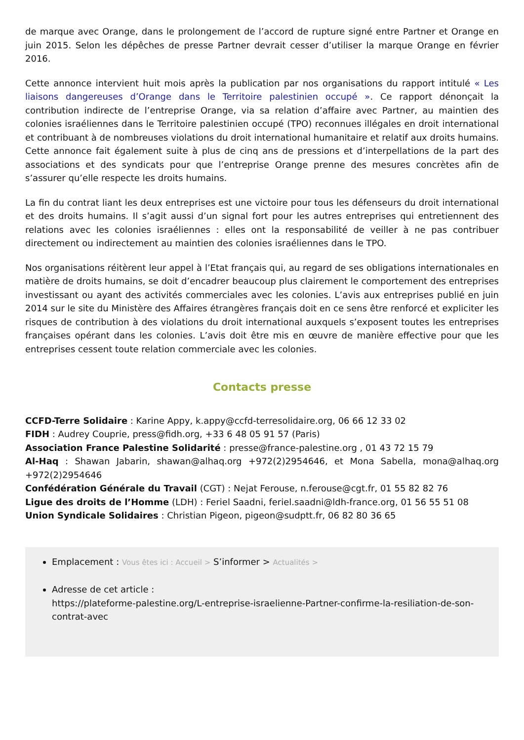de marque avec Orange, dans le prolongement de l’accord de rupture signé entre Partner et Orange en juin 2015. Selon les dépêches de presse Partner devrait cesser d’utiliser la marque Orange en février 2016.
Cette annonce intervient huit mois après la publication par nos organisations du rapport intitulé « Les liaisons dangereuses d’Orange dans le Territoire palestinien occupé ». Ce rapport dénonçait la contribution indirecte de l’entreprise Orange, via sa relation d’affaire avec Partner, au maintien des colonies israéliennes dans le Territoire palestinien occupé (TPO) reconnues illégales en droit international et contribuant à de nombreuses violations du droit international humanitaire et relatif aux droits humains. Cette annonce fait également suite à plus de cinq ans de pressions et d’interpellations de la part des associations et des syndicats pour que l’entreprise Orange prenne des mesures concrètes afin de s’assurer qu’elle respecte les droits humains.
La fin du contrat liant les deux entreprises est une victoire pour tous les défenseurs du droit international et des droits humains. Il s’agit aussi d’un signal fort pour les autres entreprises qui entretiennent des relations avec les colonies israéliennes : elles ont la responsabilité de veiller à ne pas contribuer directement ou indirectement au maintien des colonies israéliennes dans le TPO.
Nos organisations réitèrent leur appel à l’Etat français qui, au regard de ses obligations internationales en matière de droits humains, se doit d’encadrer beaucoup plus clairement le comportement des entreprises investissant ou ayant des activités commerciales avec les colonies. L’avis aux entreprises publié en juin 2014 sur le site du Ministère des Affaires étrangères français doit en ce sens être renforcé et expliciter les risques de contribution à des violations du droit international auxquels s’exposent toutes les entreprises françaises opérant dans les colonies. L’avis doit être mis en œuvre de manière effective pour que les entreprises cessent toute relation commerciale avec les colonies.
Contacts presse
CCFD-Terre Solidaire : Karine Appy, k.appy@ccfd-terresolidaire.org, 06 66 12 33 02
FIDH : Audrey Couprie, press@fidh.org, +33 6 48 05 91 57 (Paris)
Association France Palestine Solidarité : presse@france-palestine.org , 01 43 72 15 79
Al-Haq : Shawan Jabarin, shawan@alhaq.org +972(2)2954646, et Mona Sabella, mona@alhaq.org +972(2)2954646
Confédération Générale du Travail (CGT) : Nejat Ferouse, n.ferouse@cgt.fr, 01 55 82 82 76
Ligue des droits de l’Homme (LDH) : Feriel Saadni, feriel.saadni@ldh-france.org, 01 56 55 51 08
Union Syndicale Solidaires : Christian Pigeon, pigeon@sudptt.fr, 06 82 80 36 65
Emplacement : Vous êtes ici : Accueil > S’informer > Actualités >
Adresse de cet article :
https://plateforme-palestine.org/L-entreprise-israelienne-Partner-confirme-la-resiliation-de-son-contrat-avec